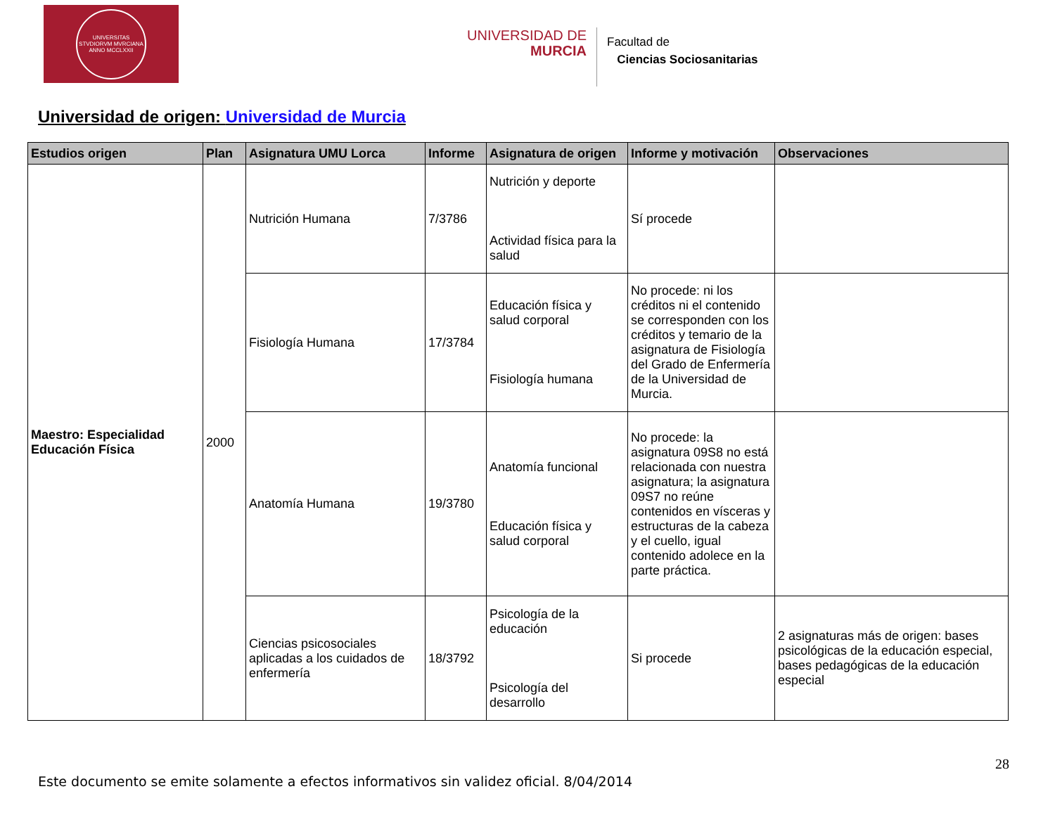UNIVERSITAS STVDIORVM MVRCIANA
ANNO MCCLXXII
UNIVERSIDAD DE
MURCIA
Facultad de
Ciencias Sociosanitarias
Universidad de origen: Universidad de Murcia
| Estudios origen | Plan | Asignatura UMU Lorca | Informe | Asignatura de origen | Informe y motivación | Observaciones |
| --- | --- | --- | --- | --- | --- | --- |
| Maestro: Especialidad Educación Física | 2000 | Nutrición Humana | 7/3786 | Nutrición y deporte Actividad física para la salud | Sí procede | |
| | | Fisiología Humana | 17/3784 | Educación física y salud corporal Fisiología humana | No procede: ni los créditos ni el contenido se corresponden con los créditos y temario de la asignatura de Fisiología del Grado de Enfermería de la Universidad de Murcia. | |
| | | Anatomía Humana | 19/3780 | Anatomía funcional Educación física y salud corporal | No procede: la asignatura 09S8 no está relacionada con nuestra asignatura; la asignatura 09S7 no reúne contenidos en vísceras y estructuras de la cabeza y el cuello, igual contenido adolece en la parte práctica. | |
| | | Ciencias psicosociales aplicadas a los cuidados de enfermería | 18/3792 | Psicología de la educación Psicología del desarrollo | Si procede | 2 asignaturas más de origen: bases psicológicas de la educación especial, bases pedagógicas de la educación especial |
28
Este documento se emite solamente a efectos informativos sin validez oficial. 8/04/2014